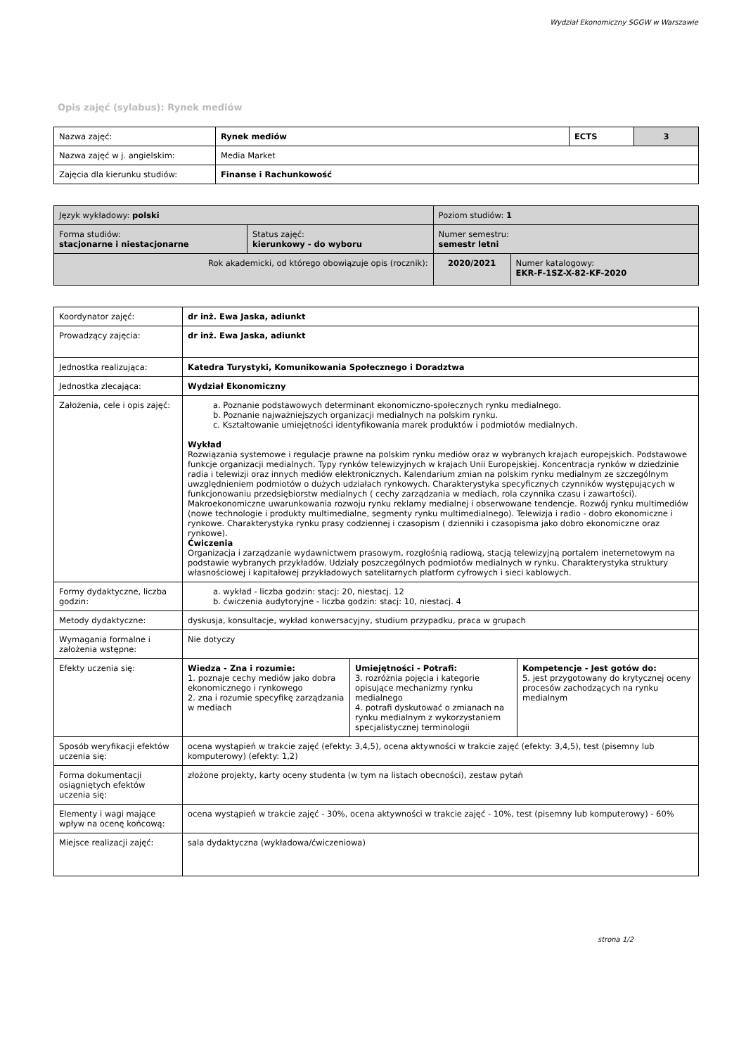Wydział Ekonomiczny SGGW w Warszawie
Opis zajęć (sylabus): Rynek mediów
| Nazwa zajęć: | Rynek mediów | ECTS | 3 |
| Nazwa zajęć w j. angielskim: | Media Market | | |
| Zajęcia dla kierunku studiów: | Finanse i Rachunkowość | | |
| Język wykładowy: polski | | Poziom studiów: 1 | |
| Forma studiów: stacjonarne i niestacjonarne | Status zajęć: kierunkowy - do wyboru | Numer semestru: semestr letni | |
| Rok akademicki, od którego obowiązuje opis (rocznik): | | 2020/2021 | Numer katalogowy: EKR-F-1SZ-X-82-KF-2020 |
| Koordynator zajęć: | dr inż. Ewa Jaska, adiunkt | | |
| Prowadzący zajęcia: | dr inż. Ewa Jaska, adiunkt | | |
| Jednostka realizująca: | Katedra Turystyki, Komunikowania Społecznego i Doradztwa | | |
| Jednostka zlecająca: | Wydział Ekonomiczny | | |
| Założenia, cele i opis zajęć: | a. Poznanie podstawowych determinant ekonomiczno-społecznych rynku medialnego. b. Poznanie najważniejszych organizacji medialnych na polskim rynku. c. Kształtowanie umiejętności identyfikowania marek produktów i podmiotów medialnych. Wykład Rozwiązania systemowe i regulacje prawne na polskim rynku mediów oraz w wybranych krajach europejskich. Podstawowe funkcje organizacji medialnych. Typy rynków telewizyjnych w krajach Unii Europejskiej. Koncentracja rynków w dziedzinie radia i telewizji oraz innych mediów elektronicznych. Kalendarium zmian na polskim rynku medialnym ze szczególnym uwzględnieniem podmiotów o dużych udziałach rynkowych. Charakterystyka specyficznych czynników występujących w funkcjonowaniu przedsiębiorstw medialnych ( cechy zarządzania w mediach, rola czynnika czasu i zawartości). Makroekonomiczne uwarunkowania rozwoju rynku reklamy medialnej i obserwowane tendencje. Rozwój rynku multimediów (nowe technologie i produkty multimedialne, segmenty rynku multimedialnego). Telewizja i radio - dobro ekonomiczne i rynkowe. Charakterystyka rynku prasy codziennej i czasopism ( dzienniki i czasopisma jako dobro ekonomiczne oraz rynkowe). Ćwiczenia Organizacja i zarządzanie wydawnictwem prasowym, rozgłośnią radiową, stacją telewizyjną portalem ineternetowym na podstawie wybranych przykładów. Udziały poszczególnych podmiotów medialnych w rynku. Charakterystyka struktury własnościowej i kapitałowej przykładowych satelitarnych platform cyfrowych i sieci kablowych. | | |
| Formy dydaktyczne, liczba godzin: | a. wykład - liczba godzin: stacj: 20, niestacj. 12 b. ćwiczenia audytoryjne - liczba godzin: stacj: 10, niestacj. 4 | | |
| Metody dydaktyczne: | dyskusja, konsultacje, wykład konwersacyjny, studium przypadku, praca w grupach | | |
| Wymagania formalne i założenia wstępne: | Nie dotyczy | | |
| Efekty uczenia się: | Wiedza - Zna i rozumie: 1. poznaje cechy mediów jako dobra ekonomicznego i rynkowego 2. zna i rozumie specyfikę zarządzania w mediach | Umiejętności - Potrafi: 3. rozróżnia pojęcia i kategorie opisujące mechanizmy rynku medialnego 4. potrafi dyskutować o zmianach na rynku medialnym z wykorzystaniem specjalistycznej terminologii | Kompetencje - Jest gotów do: 5. jest przygotowany do krytycznej oceny procesów zachodzących na rynku medialnym |
| Sposób weryfikacji efektów uczenia się: | ocena wystąpień w trakcie zajęć (efekty: 3,4,5), ocena aktywności w trakcie zajęć (efekty: 3,4,5), test (pisemny lub komputerowy) (efekty: 1,2) | | |
| Forma dokumentacji osiągniętych efektów uczenia się: | złożone projekty, karty oceny studenta (w tym na listach obecności), zestaw pytań | | |
| Elementy i wagi mające wpływ na ocenę końcową: | ocena wystąpień w trakcie zajęć - 30%, ocena aktywności w trakcie zajęć - 10%, test (pisemny lub komputerowy) - 60% | | |
| Miejsce realizacji zajęć: | sala dydaktyczna (wykładowa/ćwiczeniowa) | | |
strona 1/2